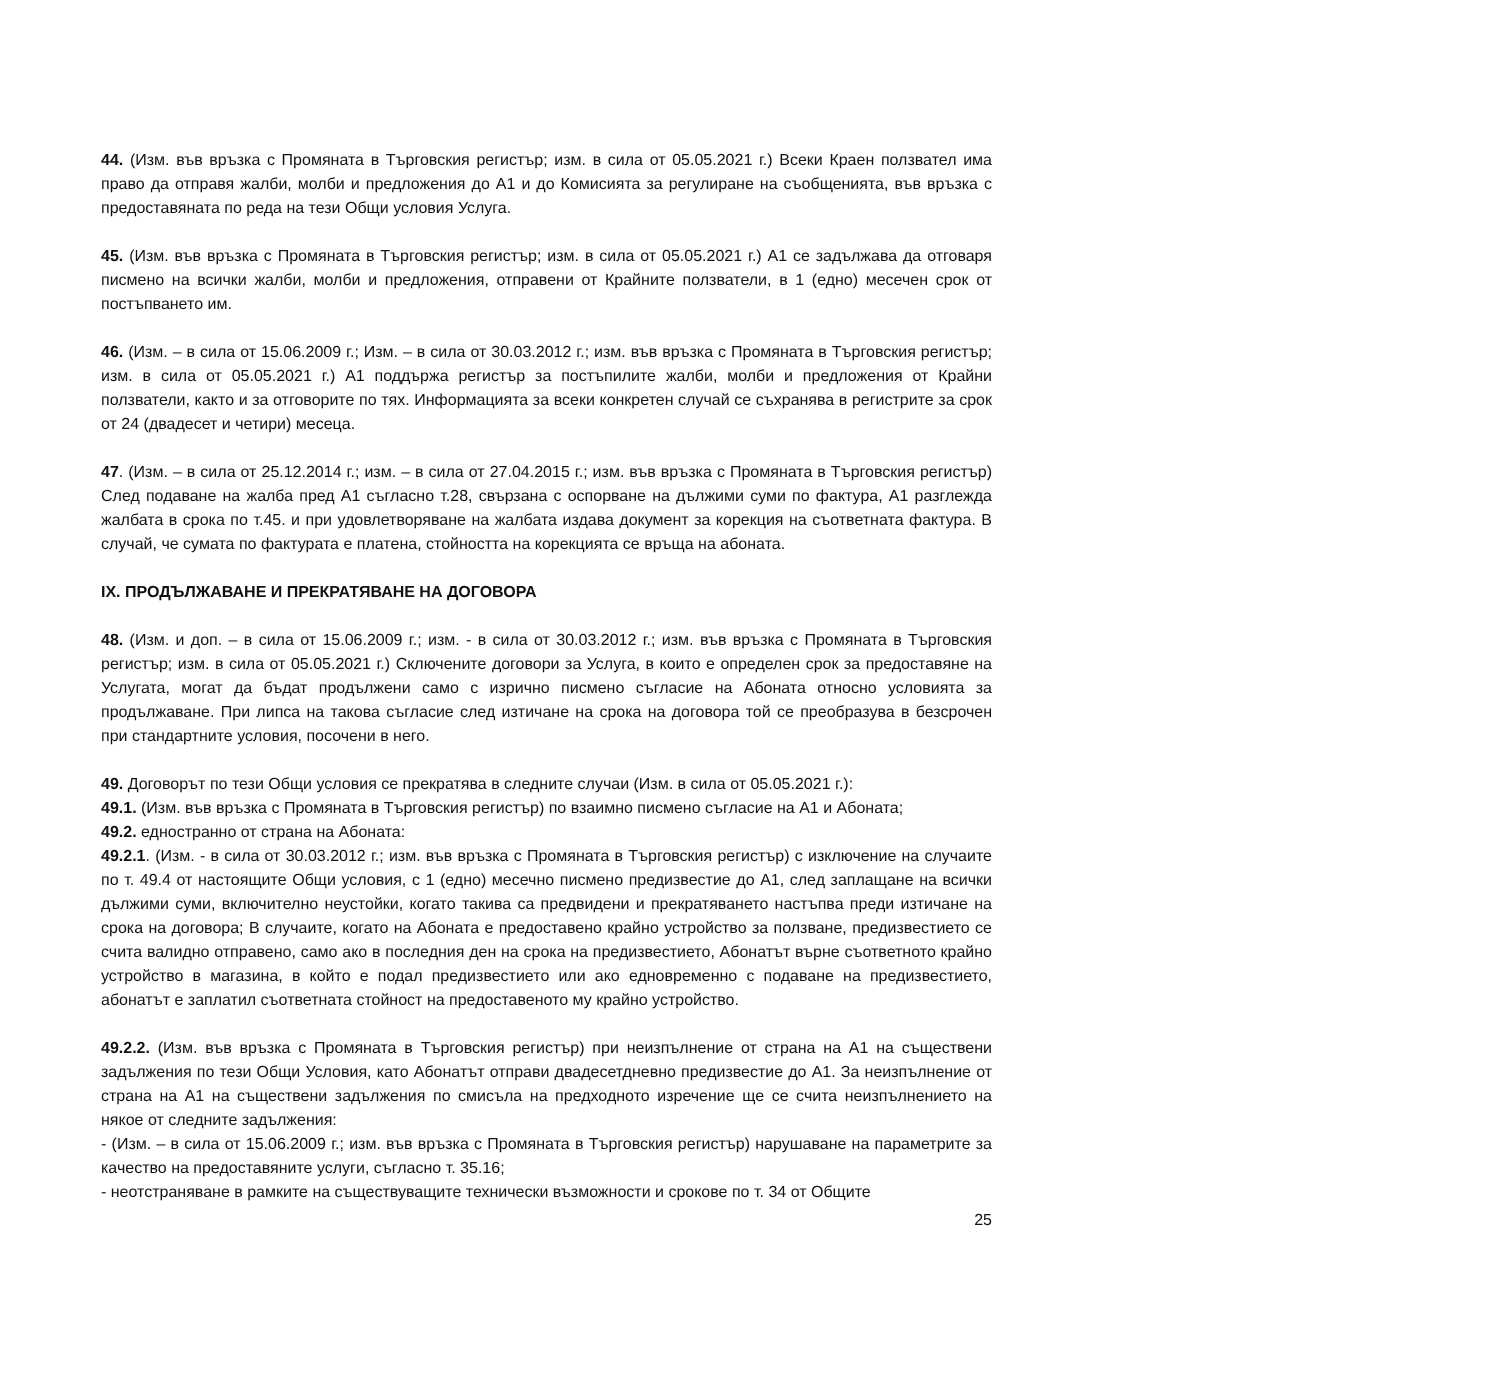44. (Изм. във връзка с Промяната в Търговския регистър; изм. в сила от 05.05.2021 г.) Всеки Краен ползвател има право да отправя жалби, молби и предложения до А1 и до Комисията за регулиране на съобщенията, във връзка с предоставяната по реда на тези Общи условия Услуга.
45. (Изм. във връзка с Промяната в Търговския регистър; изм. в сила от 05.05.2021 г.) А1 се задължава да отговаря писмено на всички жалби, молби и предложения, отправени от Крайните ползватели, в 1 (едно) месечен срок от постъпването им.
46. (Изм. – в сила от 15.06.2009 г.; Изм. – в сила от 30.03.2012 г.; изм. във връзка с Промяната в Търговския регистър; изм. в сила от 05.05.2021 г.) А1 поддържа регистър за постъпилите жалби, молби и предложения от Крайни ползватели, както и за отговорите по тях. Информацията за всеки конкретен случай се съхранява в регистрите за срок от 24 (двадесет и четири) месеца.
47. (Изм. – в сила от 25.12.2014 г.; изм. – в сила от 27.04.2015 г.; изм. във връзка с Промяната в Търговския регистър) След подаване на жалба пред А1 съгласно т.28, свързана с оспорване на дължими суми по фактура, А1 разглежда жалбата в срока по т.45. и при удовлетворяване на жалбата издава документ за корекция на съответната фактура. В случай, че сумата по фактурата е платена, стойността на корекцията се връща на абоната.
IX. ПРОДЪЛЖАВАНЕ И ПРЕКРАТЯВАНЕ НА ДОГОВОРА
48. (Изм. и доп. – в сила от 15.06.2009 г.; изм. - в сила от 30.03.2012 г.; изм. във връзка с Промяната в Търговския регистър; изм. в сила от 05.05.2021 г.) Сключените договори за Услуга, в които е определен срок за предоставяне на Услугата, могат да бъдат продължени само с изрично писмено съгласие на Абоната относно условията за продължаване. При липса на такова съгласие след изтичане на срока на договора той се преобразува в безсрочен при стандартните условия, посочени в него.
49. Договорът по тези Общи условия се прекратява в следните случаи (Изм. в сила от 05.05.2021 г.):
49.1. (Изм. във връзка с Промяната в Търговския регистър) по взаимно писмено съгласие на А1 и Абоната;
49.2. едностранно от страна на Абоната:
49.2.1. (Изм. - в сила от 30.03.2012 г.; изм. във връзка с Промяната в Търговския регистър) с изключение на случаите по т. 49.4 от настоящите Общи условия, с 1 (едно) месечно писмено предизвестие до А1, след заплащане на всички дължими суми, включително неустойки, когато такива са предвидени и прекратяването настъпва преди изтичане на срока на договора; В случаите, когато на Абоната е предоставено крайно устройство за ползване, предизвестието се счита валидно отправено, само ако в последния ден на срока на предизвестието, Абонатът върне съответното крайно устройство в магазина, в който е подал предизвестието или ако едновременно с подаване на предизвестието, абонатът е заплатил съответната стойност на предоставеното му крайно устройство.
49.2.2. (Изм. във връзка с Промяната в Търговския регистър) при неизпълнение от страна на А1 на съществени задължения по тези Общи Условия, като Абонатът отправи двадесетдневно предизвестие до А1. За неизпълнение от страна на А1 на съществени задължения по смисъла на предходното изречение ще се счита неизпълнението на някое от следните задължения:
- (Изм. – в сила от 15.06.2009 г.; изм. във връзка с Промяната в Търговския регистър) нарушаване на параметрите за качество на предоставяните услуги, съгласно т. 35.16;
- неотстраняване в рамките на съществуващите технически възможности и срокове по т. 34 от Общите
25